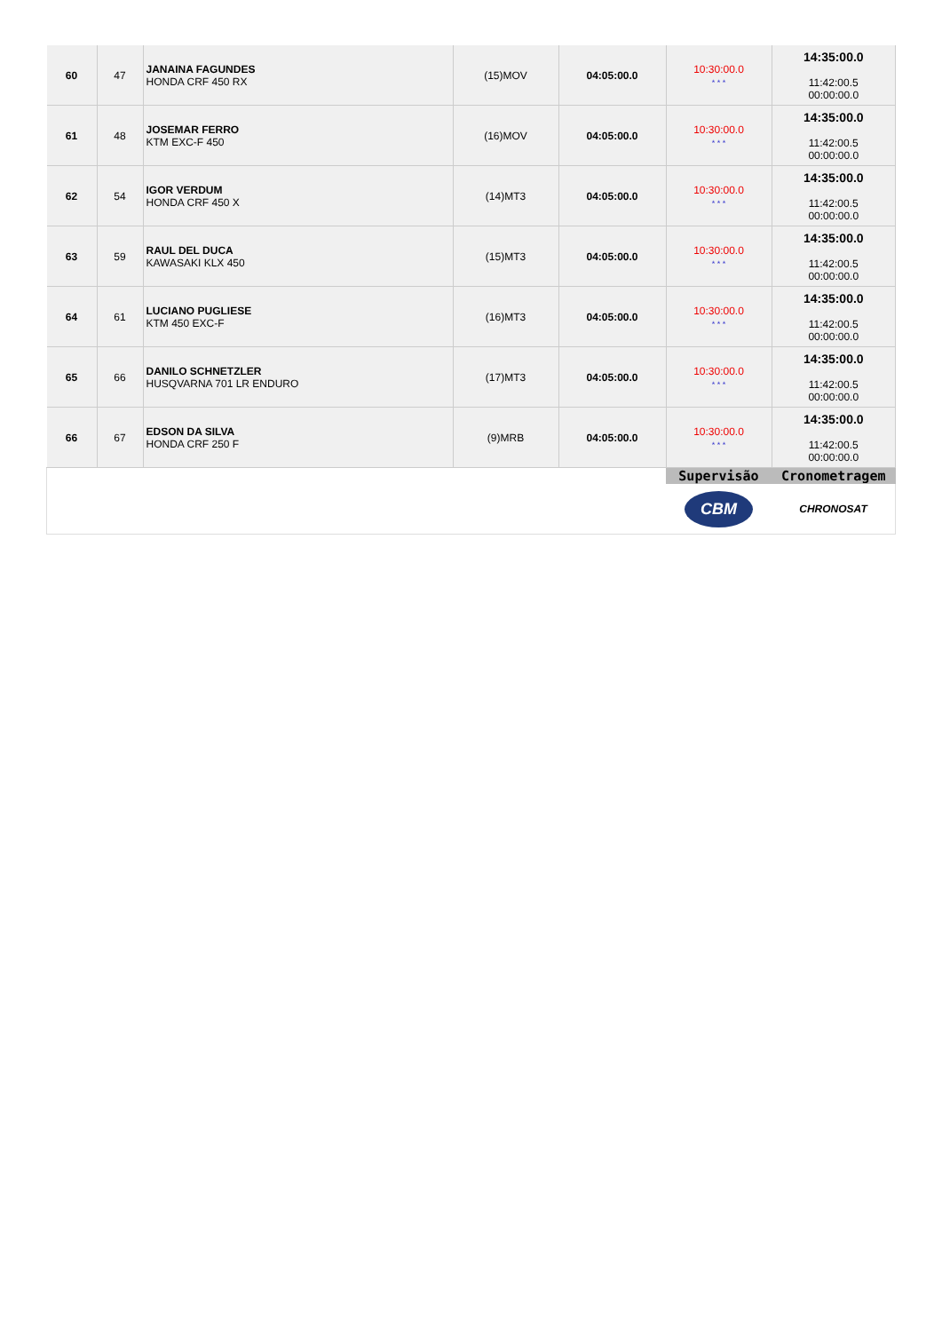| 60 | 47 | JANAINA FAGUNDES HONDA CRF 450 RX | (15)MOV | 04:05:00.0 | 10:30:00.0 * * * | 14:35:00.0 11:42:00.5 00:00:00.0 |
| 61 | 48 | JOSEMAR FERRO KTM EXC-F 450 | (16)MOV | 04:05:00.0 | 10:30:00.0 * * * | 14:35:00.0 11:42:00.5 00:00:00.0 |
| 62 | 54 | IGOR VERDUM HONDA CRF 450 X | (14)MT3 | 04:05:00.0 | 10:30:00.0 * * * | 14:35:00.0 11:42:00.5 00:00:00.0 |
| 63 | 59 | RAUL DEL DUCA KAWASAKI KLX 450 | (15)MT3 | 04:05:00.0 | 10:30:00.0 * * * | 14:35:00.0 11:42:00.5 00:00:00.0 |
| 64 | 61 | LUCIANO PUGLIESE KTM 450 EXC-F | (16)MT3 | 04:05:00.0 | 10:30:00.0 * * * | 14:35:00.0 11:42:00.5 00:00:00.0 |
| 65 | 66 | DANILO SCHNETZLER HUSQVARNA 701 LR ENDURO | (17)MT3 | 04:05:00.0 | 10:30:00.0 * * * | 14:35:00.0 11:42:00.5 00:00:00.0 |
| 66 | 67 | EDSON DA SILVA HONDA CRF 250 F | (9)MRB | 04:05:00.0 | 10:30:00.0 * * * | 14:35:00.0 11:42:00.5 00:00:00.0 |
| | | | | | Supervisão | Cronometragem |
| | | | | | CBM | CHRONOSAT |